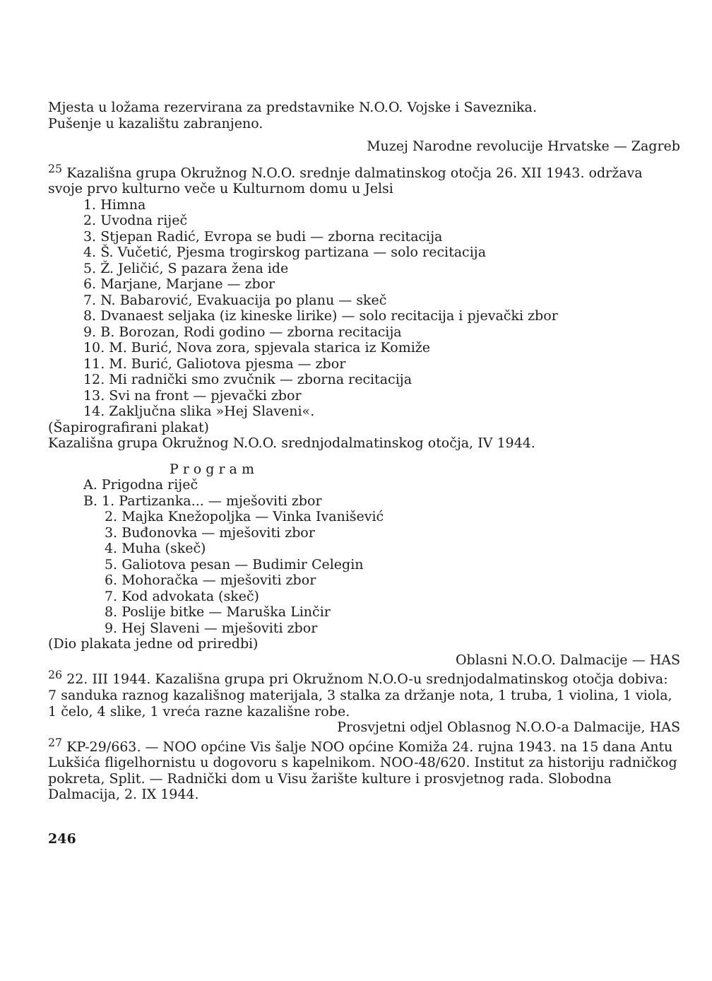Mjesta u ložama rezervirana za predstavnike N.O.O. Vojske i Saveznika.
Pušenje u kazalištu zabranjeno.
Muzej Narodne revolucije Hrvatske — Zagreb
<sup>25</sup> Kazališna grupa Okružnog N.O.O. srednje dalmatinskog otočja 26. XII 1943. održava svoje prvo kulturno veče u Kulturnom domu u Jelsi
1. Himna
2. Uvodna riječ
3. Stjepan Radić, Evropa se budi — zborna recitacija
4. Š. Vučetić, Pjesma trogirskog partizana — solo recitacija
5. Ž. Jeličić, S pazara žena ide
6. Marjane, Marjane — zbor
7. N. Babarović, Evakuacija po planu — skeč
8. Dvanaest seljaka (iz kineske lirike) — solo recitacija i pjevački zbor
9. B. Borozan, Rodi godino — zborna recitacija
10. M. Burić, Nova zora, spjevala starica iz Komiže
11. M. Burić, Galiotova pjesma — zbor
12. Mi radnički smo zvučnik — zborna recitacija
13. Svi na front — pjevački zbor
14. Zaključna slika »Hej Slaveni«.
(Šapirografirani plakat)
Kazališna grupa Okružnog N.O.O. srednjodalmatinskog otočja, IV 1944.
Program
A. Prigodna riječ
B. 1. Partizanka... — mješoviti zbor
2. Majka Knežopoljka — Vinka Ivanišević
3. Buđonovka — mješoviti zbor
4. Muha (skeč)
5. Galiotova pesan — Budimir Celegin
6. Mohoračka — mješoviti zbor
7. Kod advokata (skeč)
8. Poslije bitke — Maruška Linčir
9. Hej Slaveni — mješoviti zbor
(Dio plakata jedne od priredbi)
Oblasni N.O.O. Dalmacije — HAS
<sup>26</sup> 22. III 1944. Kazališna grupa pri Okružnom N.O.O-u srednjodalmatinskog otočja dobiva: 7 sanduka raznog kazališnog materijala, 3 stalka za držanje nota, 1 truba, 1 violina, 1 viola, 1 čelo, 4 slike, 1 vreća razne kazališne robe.
Prosvjetni odjel Oblasnog N.O.O-a Dalmacije, HAS
<sup>27</sup> KP-29/663. — NOO općine Vis šalje NOO općine Komiža 24. rujna 1943. na 15 dana Antu Lukšića fligelhornistu u dogovoru s kapelnikom. NOO-48/620. Institut za historiju radničkog pokreta, Split. — Radnički dom u Visu žarište kulture i prosvjetnog rada. Slobodna Dalmacija, 2. IX 1944.
246